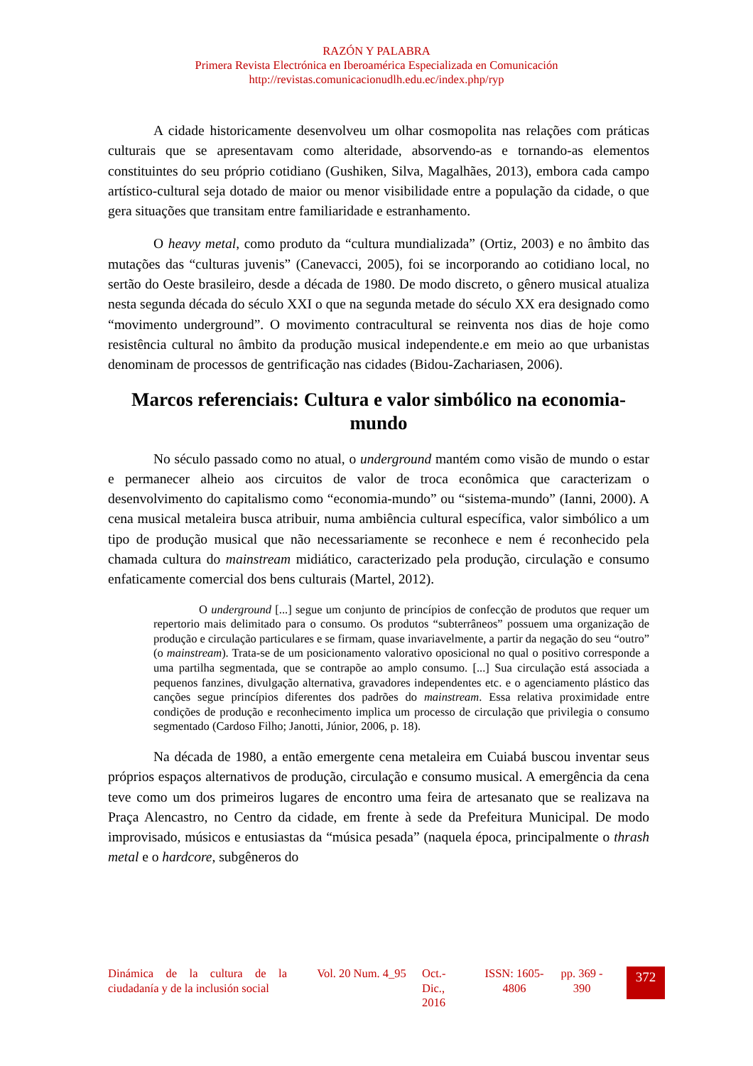RAZÓN Y PALABRA
Primera Revista Electrónica en Iberoamérica Especializada en Comunicación
http://revistas.comunicacionudlh.edu.ec/index.php/ryp
A cidade historicamente desenvolveu um olhar cosmopolita nas relações com práticas culturais que se apresentavam como alteridade, absorvendo-as e tornando-as elementos constituintes do seu próprio cotidiano (Gushiken, Silva, Magalhães, 2013), embora cada campo artístico-cultural seja dotado de maior ou menor visibilidade entre a população da cidade, o que gera situações que transitam entre familiaridade e estranhamento.
O heavy metal, como produto da “cultura mundializada” (Ortiz, 2003) e no âmbito das mutações das “culturas juvenis” (Canevacci, 2005), foi se incorporando ao cotidiano local, no sertão do Oeste brasileiro, desde a década de 1980. De modo discreto, o gênero musical atualiza nesta segunda década do século XXI o que na segunda metade do século XX era designado como “movimento underground”. O movimento contracultural se reinventa nos dias de hoje como resistência cultural no âmbito da produção musical independente.e em meio ao que urbanistas denominam de processos de gentrificação nas cidades (Bidou-Zachariasen, 2006).
Marcos referenciais: Cultura e valor simbólico na economia-mundo
No século passado como no atual, o underground mantém como visão de mundo o estar e permanecer alheio aos circuitos de valor de troca econômica que caracterizam o desenvolvimento do capitalismo como “economia-mundo” ou “sistema-mundo” (Ianni, 2000). A cena musical metaleira busca atribuir, numa ambiência cultural específica, valor simbólico a um tipo de produção musical que não necessariamente se reconhece e nem é reconhecido pela chamada cultura do mainstream midiático, caracterizado pela produção, circulação e consumo enfaticamente comercial dos bens culturais (Martel, 2012).
O underground [...] segue um conjunto de princípios de confecção de produtos que requer um repertorio mais delimitado para o consumo. Os produtos “subterrâneos” possuem uma organização de produção e circulação particulares e se firmam, quase invariavelmente, a partir da negação do seu “outro” (o mainstream). Trata-se de um posicionamento valorativo oposicional no qual o positivo corresponde a uma partilha segmentada, que se contrapõe ao amplo consumo. [...] Sua circulação está associada a pequenos fanzines, divulgação alternativa, gravadores independentes etc. e o agenciamento plástico das canções segue princípios diferentes dos padrões do mainstream. Essa relativa proximidade entre condições de produção e reconhecimento implica um processo de circulação que privilegia o consumo segmentado (Cardoso Filho; Janotti, Júnior, 2006, p. 18).
Na década de 1980, a então emergente cena metaleira em Cuiabá buscou inventar seus próprios espaços alternativos de produção, circulação e consumo musical. A emergência da cena teve como um dos primeiros lugares de encontro uma feira de artesanato que se realizava na Praça Alencastro, no Centro da cidade, em frente à sede da Prefeitura Municipal. De modo improvisado, músicos e entusiastas da “música pesada” (naquela época, principalmente o thrash metal e o hardcore, subgêneros do
Dinámica de la cultura de la ciudadanía y de la inclusión social
Vol. 20 Num. 4_95
Oct.-
Dic.,
2016
ISSN: 1605-4806
pp. 369 - 390
372